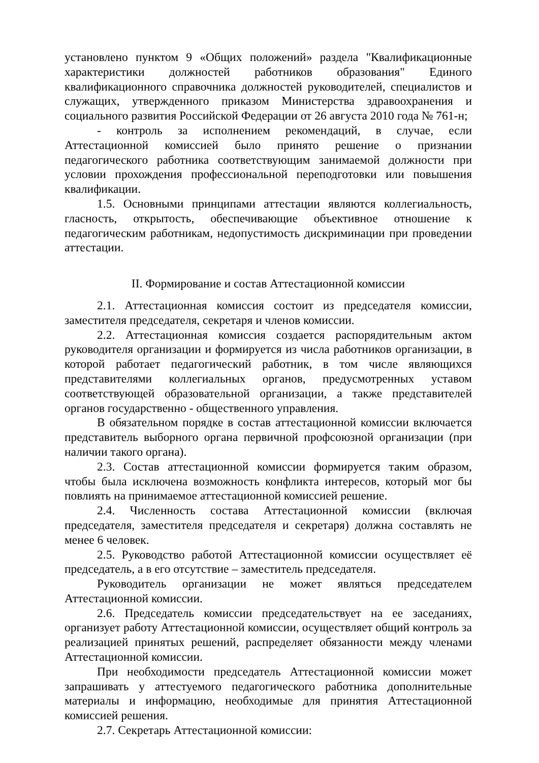установлено пунктом 9 «Общих положений» раздела "Квалификационные характеристики должностей работников образования" Единого квалификационного справочника должностей руководителей, специалистов и служащих, утвержденного приказом Министерства здравоохранения и социального развития Российской Федерации от 26 августа 2010 года № 761-н;
- контроль за исполнением рекомендаций, в случае, если Аттестационной комиссией было принято решение о признании педагогического работника соответствующим занимаемой должности при условии прохождения профессиональной переподготовки или повышения квалификации.
1.5. Основными принципами аттестации являются коллегиальность, гласность, открытость, обеспечивающие объективное отношение к педагогическим работникам, недопустимость дискриминации при проведении аттестации.
II. Формирование и состав Аттестационной комиссии
2.1. Аттестационная комиссия состоит из председателя комиссии, заместителя председателя, секретаря и членов комиссии.
2.2. Аттестационная комиссия создается распорядительным актом руководителя организации и формируется из числа работников организации, в которой работает педагогический работник, в том числе являющихся представителями коллегиальных органов, предусмотренных уставом соответствующей образовательной организации, а также представителей органов государственно - общественного управления.
В обязательном порядке в состав аттестационной комиссии включается представитель выборного органа первичной профсоюзной организации (при наличии такого органа).
2.3. Состав аттестационной комиссии формируется таким образом, чтобы была исключена возможность конфликта интересов, который мог бы повлиять на принимаемое аттестационной комиссией решение.
2.4. Численность состава Аттестационной комиссии (включая председателя, заместителя председателя и секретаря) должна составлять не менее 6 человек.
2.5. Руководство работой Аттестационной комиссии осуществляет её председатель, а в его отсутствие – заместитель председателя.
Руководитель организации не может являться председателем Аттестационной комиссии.
2.6. Председатель комиссии председательствует на ее заседаниях, организует работу Аттестационной комиссии, осуществляет общий контроль за реализацией принятых решений, распределяет обязанности между членами Аттестационной комиссии.
При необходимости председатель Аттестационной комиссии может запрашивать у аттестуемого педагогического работника дополнительные материалы и информацию, необходимые для принятия Аттестационной комиссией решения.
2.7. Секретарь Аттестационной комиссии: